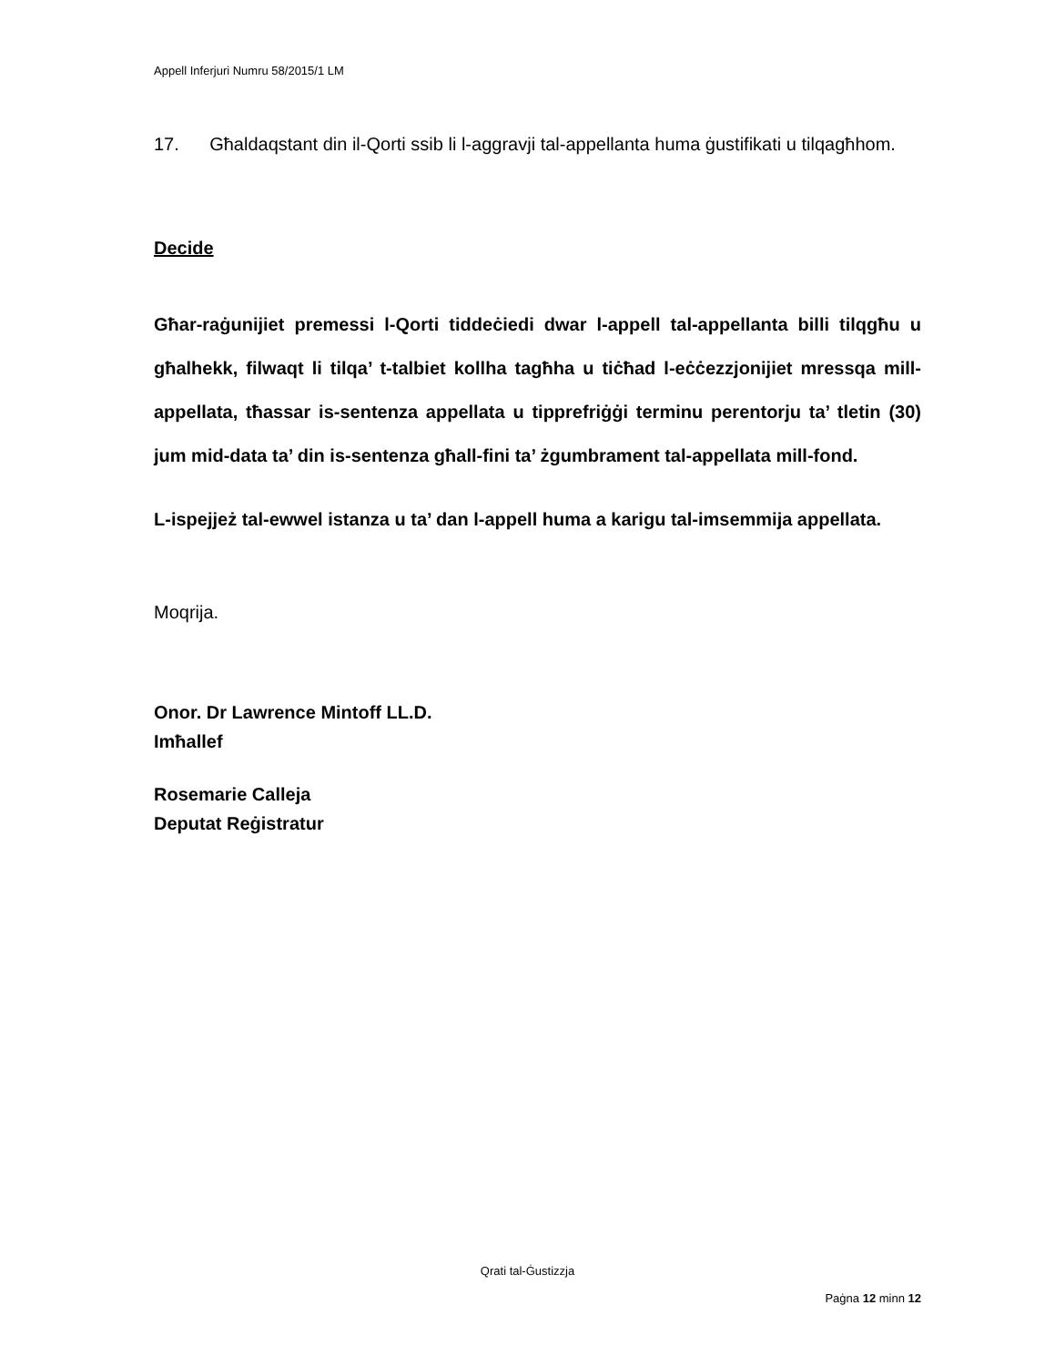Appell Inferjuri Numru 58/2015/1 LM
17. Għaldaqstant din il-Qorti ssib li l-aggravji tal-appellanta huma ġustifikati u tilqagħhom.
Decide
Għar-raġunijiet premessi l-Qorti tiddeċiedi dwar l-appell tal-appellanta billi tilqgħu u għalhekk, filwaqt li tilqa’ t-talbiet kollha tagħha u tiċħad l-eċċezzjonijiet mressqa mill-appellata, tħassar is-sentenza appellata u tipprefriġġi terminu perentorju ta’ tletin (30) jum mid-data ta’ din is-sentenza għall-fini ta’ żgumbrament tal-appellata mill-fond.
L-ispejjeż tal-ewwel istanza u ta’ dan l-appell huma a karigu tal-imsemmija appellata.
Moqrija.
Onor. Dr Lawrence Mintoff LL.D.
Imħallef
Rosemarie Calleja
Deputat Reġistratur
Qrati tal-Ġustizzja
Paġna 12 minn 12